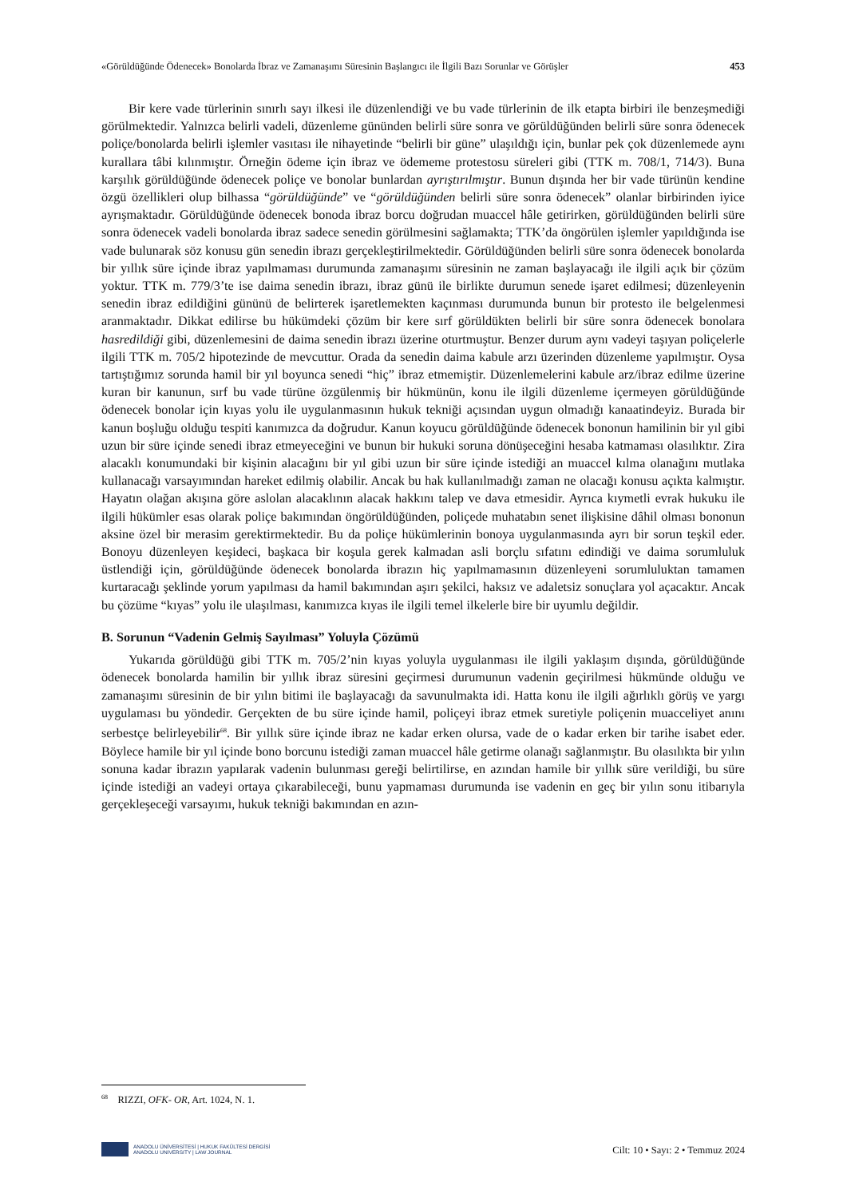«Görüldüğünde Ödenecek» Bonolarda İbraz ve Zamanaşımı Süresinin Başlangıcı ile İlgili Bazı Sorunlar ve Görüşler 453
Bir kere vade türlerinin sınırlı sayı ilkesi ile düzenlendiği ve bu vade türlerinin de ilk etapta birbiri ile benzeşmediği görülmektedir. Yalnızca belirli vadeli, düzenleme gününden belirli süre sonra ve görüldüğünden belirli süre sonra ödenecek poliçe/bonolarda belirli işlemler vasıtası ile nihayetinde “belirli bir güne” ulaşıldığı için, bunlar pek çok düzenlemede aynı kurallara tâbi kılınmıştır. Örneğin ödeme için ibraz ve ödememe protestosu süreleri gibi (TTK m. 708/1, 714/3). Buna karşılık görüldüğünde ödenecek poliçe ve bonolar bunlardan ayrıştırılmıştır. Bunun dışında her bir vade türünün kendine özgü özellikleri olup bilhassa “görüldüğünde” ve “görüldüğünden belirli süre sonra ödenecek” olanlar birbirinden iyice ayrışmaktadır. Görüldüğünde ödenecek bonoda ibraz borcu doğrudan muaccel hâle getirirken, görüldüğünden belirli süre sonra ödenecek vadeli bonolarda ibraz sadece senedin görülmesini sağlamakta; TTK’da öngörülen işlemler yapıldığında ise vade bulunarak söz konusu gün senedin ibrazı gerçekleştirilmektedir. Görüldüğünden belirli süre sonra ödenecek bonolarda bir yıllık süre içinde ibraz yapılmaması durumunda zamanaşımı süresinin ne zaman başlayacağı ile ilgili açık bir çözüm yoktur. TTK m. 779/3’te ise daima senedin ibrazı, ibraz günü ile birlikte durumun senede işaret edilmesi; düzenleyenin senedin ibraz edildiğini gününü de belirterek işaretlemekten kaçınması durumunda bunun bir protesto ile belgelenmesi aranmaktadır. Dikkat edilirse bu hükümdeki çözüm bir kere sırf görüldükten belirli bir süre sonra ödenecek bonolara hasredildiği gibi, düzenlemesini de daima senedin ibrazı üzerine oturtmuştur. Benzer durum aynı vadeyi taşıyan poliçelerle ilgili TTK m. 705/2 hipotezinde de mevcuttur. Orada da senedin daima kabule arzı üzerinden düzenleme yapılmıştır. Oysa tartıştığımız sorunda hamil bir yıl boyunca senedi “hiç” ibraz etmemiştir. Düzenlemelerini kabule arz/ibraz edilme üzerine kuran bir kanunun, sırf bu vade türüne özgülenmiş bir hükmünün, konu ile ilgili düzenleme içermeyen görüldüğünde ödenecek bonolar için kıyas yolu ile uygulanmasının hukuk tekniği açısından uygun olmadığı kanaatindeyiz. Burada bir kanun boşluğu olduğu tespiti kanımızca da doğrudur. Kanun koyucu görüldüğünde ödenecek bononun hamilinin bir yıl gibi uzun bir süre içinde senedi ibraz etmeyeceğini ve bunun bir hukuki soruna dönüşeceğini hesaba katmaması olasılıktır. Zira alacaklı konumundaki bir kişinin alacağını bir yıl gibi uzun bir süre içinde istediği an muaccel kılma olanağını mutlaka kullanacağı varsayımından hareket edilmiş olabilir. Ancak bu hak kullanılmadığı zaman ne olacağı konusu açıkta kalmıştır. Hayatın olağan akışına göre aslolan alacaklının alacak hakkını talep ve dava etmesidir. Ayrıca kıymetli evrak hukuku ile ilgili hükümler esas olarak poliçe bakımından öngörüldüğünden, poliçede muhatabın senet ilişkisine dâhil olması bononun aksine özel bir merasim gerektirmektedir. Bu da poliçe hükümlerinin bonoya uygulanmasında ayrı bir sorun teşkil eder. Bonoyu düzenleyen keşideci, başkaca bir koşula gerek kalmadan asli borçlu sıfatını edindiği ve daima sorumluluk üstlendiği için, görüldüğünde ödenecek bonolarda ibrazın hiç yapılmamasının düzenleyeni sorumluluktan tamamen kurtaracağı şeklinde yorum yapılması da hamil bakımından aşırı şekilci, haksız ve adaletsiz sonuçlara yol açacaktır. Ancak bu çözüme “kıyas” yolu ile ulaşılması, kanımızca kıyas ile ilgili temel ilkelerle bire bir uyumlu değildir.
B. Sorunun “Vadenin Gelmiş Sayılması” Yoluyla Çözümü
Yukarıda görüldüğü gibi TTK m. 705/2’nin kıyas yoluyla uygulanması ile ilgili yaklaşım dışında, görüldüğünde ödenecek bonolarda hamilin bir yıllık ibraz süresini geçirmesi durumunun vadenin geçirilmesi hükmünde olduğu ve zamanaşımı süresinin de bir yılın bitimi ile başlayacağı da savunulmakta idi. Hatta konu ile ilgili ağırlıklı görüş ve yargı uygulaması bu yöndedir. Gerçekten de bu süre içinde hamil, poliçeyi ibraz etmek suretiyle poliçenin muacceliyet anını serbestçe belirleyebilir<sup>68</sup>. Bir yıllık süre içinde ibraz ne kadar erken olursa, vade de o kadar erken bir tarihe isabet eder. Böylece hamile bir yıl içinde bono borcunu istediği zaman muaccel hâle getirme olanağı sağlanmıştır. Bu olasılıkta bir yılın sonuna kadar ibrazın yapılarak vadenin bulunması gereği belirtilirse, en azından hamile bir yıllık süre verildiği, bu süre içinde istediği an vadeyi ortaya çıkarabileceği, bunu yapmaması durumunda ise vadenin en geç bir yılın sonu itibarıyla gerçekleşeceği varsayımı, hukuk tekniği bakımından en azın-
<sup>68</sup> RIZZI, OFK- OR, Art. 1024, N. 1.
ANADOLU ÜNİVERSİTESİ | HUKUK FAKÜLTESİ DERGİSİ
ANADOLU UNIVERSITY | LAW JOURNAL
Cilt: 10 • Sayı: 2 • Temmuz 2024